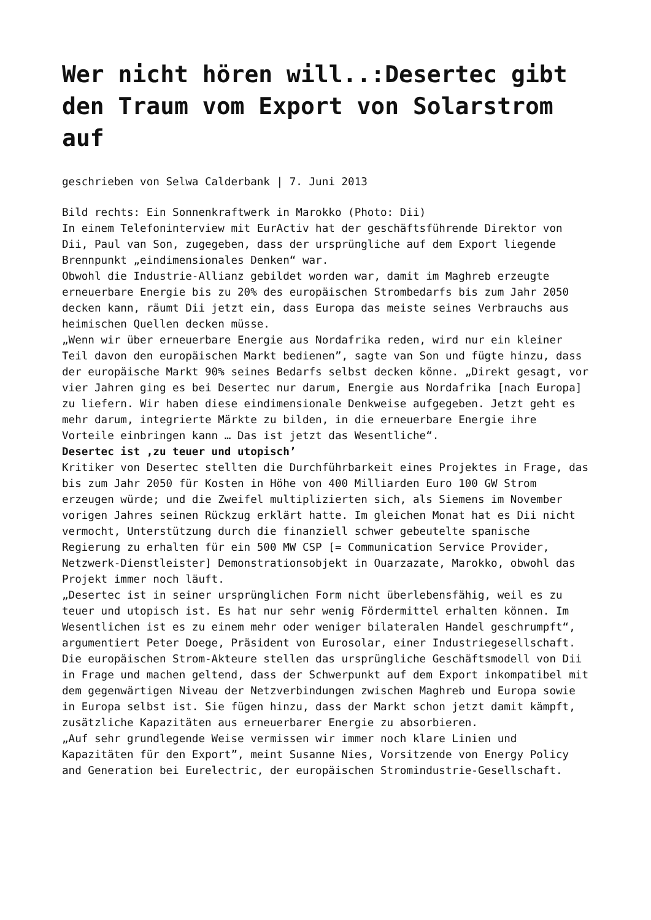Wer nicht hören will..:Desertec gibt den Traum vom Export von Solarstrom auf
geschrieben von Selwa Calderbank | 7. Juni 2013
Bild rechts: Ein Sonnenkraftwerk in Marokko (Photo: Dii)
In einem Telefoninterview mit EurActiv hat der geschäftsführende Direktor von Dii, Paul van Son, zugegeben, dass der ursprüngliche auf dem Export liegende Brennpunkt „eindimensionales Denken“ war.
Obwohl die Industrie-Allianz gebildet worden war, damit im Maghreb erzeugte erneuerbare Energie bis zu 20% des europäischen Strombedarfs bis zum Jahr 2050 decken kann, räumt Dii jetzt ein, dass Europa das meiste seines Verbrauchs aus heimischen Quellen decken müsse.
„Wenn wir über erneuerbare Energie aus Nordafrika reden, wird nur ein kleiner Teil davon den europäischen Markt bedienen”, sagte van Son und fügte hinzu, dass der europäische Markt 90% seines Bedarfs selbst decken könne. „Direkt gesagt, vor vier Jahren ging es bei Desertec nur darum, Energie aus Nordafrika [nach Europa] zu liefern. Wir haben diese eindimensionale Denkweise aufgegeben. Jetzt geht es mehr darum, integrierte Märkte zu bilden, in die erneuerbare Energie ihre Vorteile einbringen kann … Das ist jetzt das Wesentliche“.
Desertec ist ‚zu teuer und utopisch’
Kritiker von Desertec stellten die Durchführbarkeit eines Projektes in Frage, das bis zum Jahr 2050 für Kosten in Höhe von 400 Milliarden Euro 100 GW Strom erzeugen würde; und die Zweifel multiplizierten sich, als Siemens im November vorigen Jahres seinen Rückzug erklärt hatte. Im gleichen Monat hat es Dii nicht vermocht, Unterstützung durch die finanziell schwer gebeutelte spanische Regierung zu erhalten für ein 500 MW CSP [= Communication Service Provider, Netzwerk-Dienstleister] Demonstrationsobjekt in Ouarzazate, Marokko, obwohl das Projekt immer noch läuft.
„Desertec ist in seiner ursprünglichen Form nicht überlebensfähig, weil es zu teuer und utopisch ist. Es hat nur sehr wenig Fördermittel erhalten können. Im Wesentlichen ist es zu einem mehr oder weniger bilateralen Handel geschrumpft“, argumentiert Peter Doege, Präsident von Eurosolar, einer Industriegesellschaft.
Die europäischen Strom-Akteure stellen das ursprüngliche Geschäftsmodell von Dii in Frage und machen geltend, dass der Schwerpunkt auf dem Export inkompatibel mit dem gegenwärtigen Niveau der Netzverbindungen zwischen Maghreb und Europa sowie in Europa selbst ist. Sie fügen hinzu, dass der Markt schon jetzt damit kämpft, zusätzliche Kapazitäten aus erneuerbarer Energie zu absorbieren.
„Auf sehr grundlegende Weise vermissen wir immer noch klare Linien und Kapazitäten für den Export”, meint Susanne Nies, Vorsitzende von Energy Policy and Generation bei Eurelectric, der europäischen Stromindustrie-Gesellschaft.